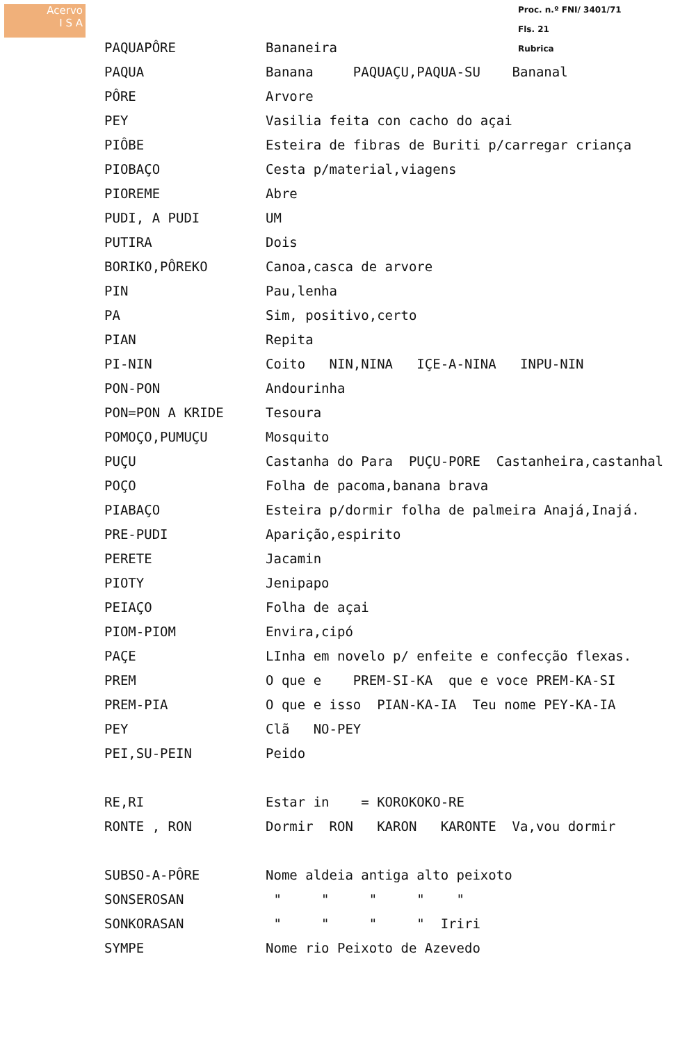Acervo
I S A
Proc. n.º FNI/ 3401/71
Fls. 21
Rubrica
| PAQUAPÔRE | Bananeira |
| PAQUA | Banana PAQUAÇU,PAQUA-SU Bananal |
| PÔRE | Arvore |
| PEY | Vasilia feita con cacho do açai |
| PIÔBE | Esteira de fibras de Buriti p/carregar criança |
| PIOBAÇO | Cesta p/material,viagens |
| PIOREME | Abre |
| PUDI, A PUDI | UM |
| PUTIRA | Dois |
| BORIKO,PÔREKO | Canoa,casca de arvore |
| PIN | Pau,lenha |
| PA | Sim, positivo,certo |
| PIAN | Repita |
| PI-NIN | Coito NIN,NINA IÇE-A-NINA INPU-NIN |
| PON-PON | Andourinha |
| PON=PON A KRIDE | Tesoura |
| POMOÇO,PUMUÇU | Mosquito |
| PUÇU | Castanha do Para PUÇU-PORE Castanheira,castanhal |
| POÇO | Folha de pacoma,banana brava |
| PIABAÇO | Esteira p/dormir folha de palmeira Anajá,Inajá. |
| PRE-PUDI | Aparição,espirito |
| PERETE | Jacamin |
| PIOTY | Jenipapo |
| PEIAÇO | Folha de açai |
| PIOM-PIOM | Envira,cipó |
| PAÇE | LInha em novelo p/ enfeite e confecção flexas. |
| PREM | O que e PREM-SI-KA que e voce PREM-KA-SI |
| PREM-PIA | O que e isso PIAN-KA-IA Teu nome PEY-KA-IA |
| PEY | Clã NO-PEY |
| PEI,SU-PEIN | Peido |
| RE,RI | Estar in = KOROKOKO-RE |
| RONTE , RON | Dormir RON KARON KARONTE Va,vou dormir |
| SUBSO-A-PÔRE | Nome aldeia antiga alto peixoto |
| SONSEROSAN | " " " " " |
| SONKORASAN | " " " " Iriri |
| SYMPE | Nome rio Peixoto de Azevedo |